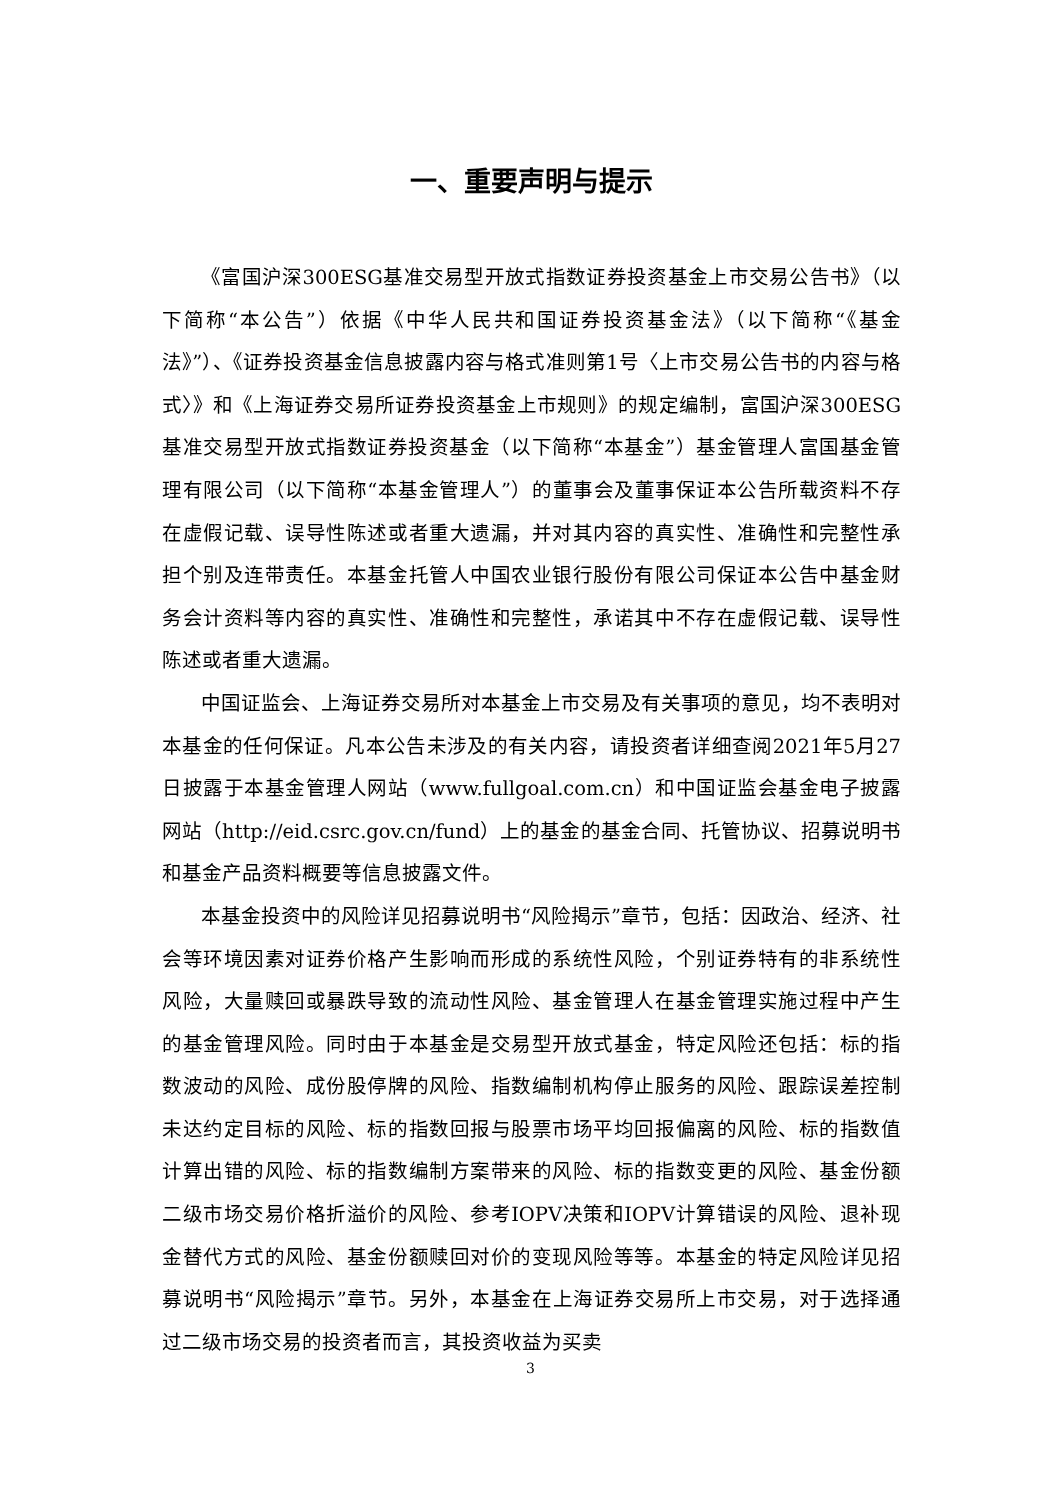一、重要声明与提示
《富国沪深300ESG基准交易型开放式指数证券投资基金上市交易公告书》（以下简称“本公告”）依据《中华人民共和国证券投资基金法》（以下简称“《基金法》”）、《证券投资基金信息披露内容与格式准则第1号〈上市交易公告书的内容与格式〉》和《上海证券交易所证券投资基金上市规则》的规定编制，富国沪深300ESG基准交易型开放式指数证券投资基金（以下简称“本基金”）基金管理人富国基金管理有限公司（以下简称“本基金管理人”）的董事会及董事保证本公告所载资料不存在虚假记载、误导性陈述或者重大遗漏，并对其内容的真实性、准确性和完整性承担个别及连带责任。本基金托管人中国农业银行股份有限公司保证本公告中基金财务会计资料等内容的真实性、准确性和完整性，承诺其中不存在虚假记载、误导性陈述或者重大遗漏。
中国证监会、上海证券交易所对本基金上市交易及有关事项的意见，均不表明对本基金的任何保证。凡本公告未涉及的有关内容，请投资者详细查阅2021年5月27日披露于本基金管理人网站（www.fullgoal.com.cn）和中国证监会基金电子披露网站（http://eid.csrc.gov.cn/fund）上的基金的基金合同、托管协议、招募说明书和基金产品资料概要等信息披露文件。
本基金投资中的风险详见招募说明书“风险揭示”章节，包括：因政治、经济、社会等环境因素对证券价格产生影响而形成的系统性风险，个别证券特有的非系统性风险，大量赎回或暴跌导致的流动性风险、基金管理人在基金管理实施过程中产生的基金管理风险。同时由于本基金是交易型开放式基金，特定风险还包括：标的指数波动的风险、成份股停牌的风险、指数编制机构停止服务的风险、跟踪误差控制未达约定目标的风险、标的指数回报与股票市场平均回报偏离的风险、标的指数值计算出错的风险、标的指数编制方案带来的风险、标的指数变更的风险、基金份额二级市场交易价格折溢价的风险、参考IOPV决策和IOPV计算错误的风险、退补现金替代方式的风险、基金份额赎回对价的变现风险等等。本基金的特定风险详见招募说明书“风险揭示”章节。另外，本基金在上海证券交易所上市交易，对于选择通过二级市场交易的投资者而言，其投资收益为买卖
3